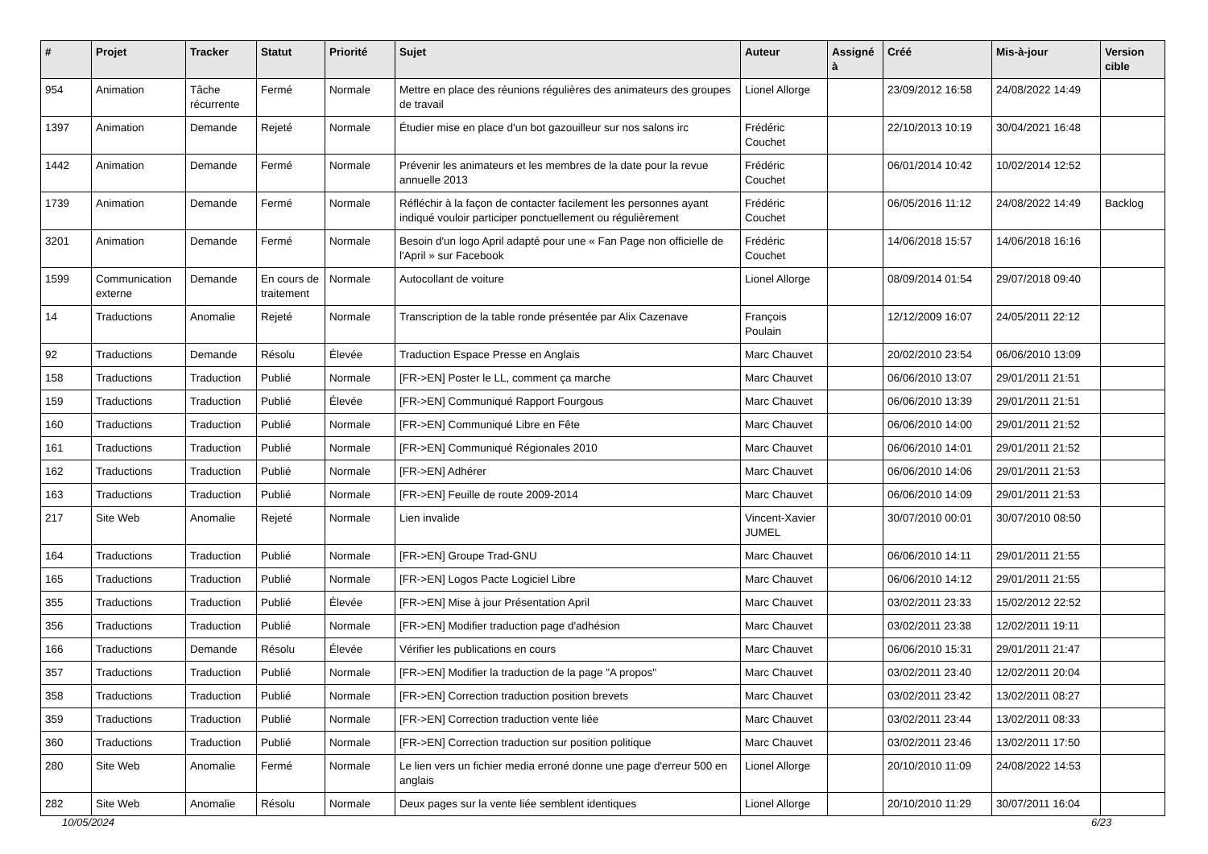| # | Projet | Tracker | Statut | Priorité | Sujet | Auteur | Assigné à | Créé | Mis-à-jour | Version cible |
| --- | --- | --- | --- | --- | --- | --- | --- | --- | --- | --- |
| 954 | Animation | Tâche récurrente | Fermé | Normale | Mettre en place des réunions régulières des animateurs des groupes de travail | Lionel Allorge | | 23/09/2012 16:58 | 24/08/2022 14:49 | |
| 1397 | Animation | Demande | Rejeté | Normale | Étudier mise en place d'un bot gazouilleur sur nos salons irc | Frédéric Couchet | | 22/10/2013 10:19 | 30/04/2021 16:48 | |
| 1442 | Animation | Demande | Fermé | Normale | Prévenir les animateurs et les membres de la date pour la revue annuelle 2013 | Frédéric Couchet | | 06/01/2014 10:42 | 10/02/2014 12:52 | |
| 1739 | Animation | Demande | Fermé | Normale | Réfléchir à la façon de contacter facilement les personnes ayant indiqué vouloir participer ponctuellement ou régulièrement | Frédéric Couchet | | 06/05/2016 11:12 | 24/08/2022 14:49 | Backlog |
| 3201 | Animation | Demande | Fermé | Normale | Besoin d'un logo April adapté pour une « Fan Page non officielle de l'April » sur Facebook | Frédéric Couchet | | 14/06/2018 15:57 | 14/06/2018 16:16 | |
| 1599 | Communication externe | Demande | En cours de traitement | Normale | Autocollant de voiture | Lionel Allorge | | 08/09/2014 01:54 | 29/07/2018 09:40 | |
| 14 | Traductions | Anomalie | Rejeté | Normale | Transcription de la table ronde présentée par Alix Cazenave | François Poulain | | 12/12/2009 16:07 | 24/05/2011 22:12 | |
| 92 | Traductions | Demande | Résolu | Élevée | Traduction Espace Presse en Anglais | Marc Chauvet | | 20/02/2010 23:54 | 06/06/2010 13:09 | |
| 158 | Traductions | Traduction | Publié | Normale | [FR->EN] Poster le LL, comment ça marche | Marc Chauvet | | 06/06/2010 13:07 | 29/01/2011 21:51 | |
| 159 | Traductions | Traduction | Publié | Élevée | [FR->EN] Communiqué Rapport Fourgous | Marc Chauvet | | 06/06/2010 13:39 | 29/01/2011 21:51 | |
| 160 | Traductions | Traduction | Publié | Normale | [FR->EN] Communiqué Libre en Fête | Marc Chauvet | | 06/06/2010 14:00 | 29/01/2011 21:52 | |
| 161 | Traductions | Traduction | Publié | Normale | [FR->EN] Communiqué Régionales 2010 | Marc Chauvet | | 06/06/2010 14:01 | 29/01/2011 21:52 | |
| 162 | Traductions | Traduction | Publié | Normale | [FR->EN] Adhérer | Marc Chauvet | | 06/06/2010 14:06 | 29/01/2011 21:53 | |
| 163 | Traductions | Traduction | Publié | Normale | [FR->EN] Feuille de route 2009-2014 | Marc Chauvet | | 06/06/2010 14:09 | 29/01/2011 21:53 | |
| 217 | Site Web | Anomalie | Rejeté | Normale | Lien invalide | Vincent-Xavier JUMEL | | 30/07/2010 00:01 | 30/07/2010 08:50 | |
| 164 | Traductions | Traduction | Publié | Normale | [FR->EN] Groupe Trad-GNU | Marc Chauvet | | 06/06/2010 14:11 | 29/01/2011 21:55 | |
| 165 | Traductions | Traduction | Publié | Normale | [FR->EN] Logos Pacte Logiciel Libre | Marc Chauvet | | 06/06/2010 14:12 | 29/01/2011 21:55 | |
| 355 | Traductions | Traduction | Publié | Élevée | [FR->EN] Mise à jour Présentation April | Marc Chauvet | | 03/02/2011 23:33 | 15/02/2012 22:52 | |
| 356 | Traductions | Traduction | Publié | Normale | [FR->EN] Modifier traduction page d'adhésion | Marc Chauvet | | 03/02/2011 23:38 | 12/02/2011 19:11 | |
| 166 | Traductions | Demande | Résolu | Élevée | Vérifier les publications en cours | Marc Chauvet | | 06/06/2010 15:31 | 29/01/2011 21:47 | |
| 357 | Traductions | Traduction | Publié | Normale | [FR->EN] Modifier la traduction de la page "A propos" | Marc Chauvet | | 03/02/2011 23:40 | 12/02/2011 20:04 | |
| 358 | Traductions | Traduction | Publié | Normale | [FR->EN] Correction traduction position brevets | Marc Chauvet | | 03/02/2011 23:42 | 13/02/2011 08:27 | |
| 359 | Traductions | Traduction | Publié | Normale | [FR->EN] Correction traduction vente liée | Marc Chauvet | | 03/02/2011 23:44 | 13/02/2011 08:33 | |
| 360 | Traductions | Traduction | Publié | Normale | [FR->EN] Correction traduction sur position politique | Marc Chauvet | | 03/02/2011 23:46 | 13/02/2011 17:50 | |
| 280 | Site Web | Anomalie | Fermé | Normale | Le lien vers un fichier media erroné donne une page d'erreur 500 en anglais | Lionel Allorge | | 20/10/2010 11:09 | 24/08/2022 14:53 | |
| 282 | Site Web | Anomalie | Résolu | Normale | Deux pages sur la vente liée semblent identiques | Lionel Allorge | | 20/10/2010 11:29 | 30/07/2011 16:04 | |
10/05/2024 6/23